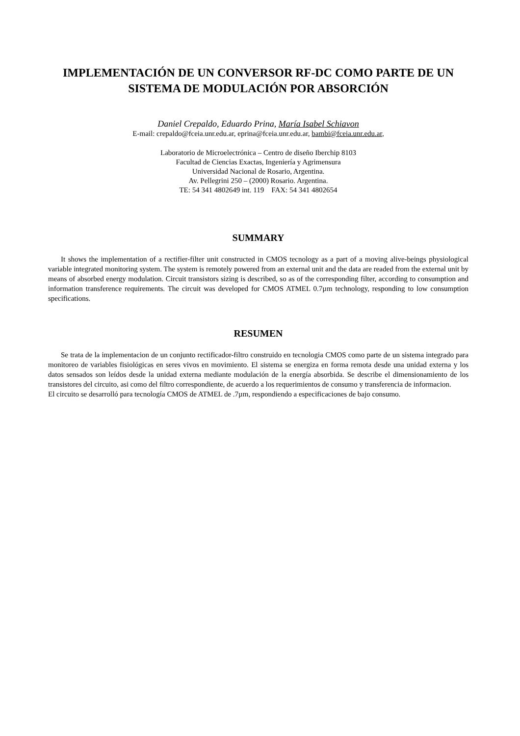IMPLEMENTACIÓN DE UN CONVERSOR RF-DC COMO PARTE DE UN SISTEMA DE MODULACIÓN POR ABSORCIÓN
Daniel Crepaldo, Eduardo Prina, María Isabel Schiavon
E-mail: crepaldo@fceia.unr.edu.ar, eprina@fceia.unr.edu.ar, bambi@fceia.unr.edu.ar,
Laboratorio de Microelectrónica – Centro de diseño Iberchip 8103
Facultad de Ciencias Exactas, Ingeniería y Agrimensura
Universidad Nacional de Rosario, Argentina.
Av. Pellegrini 250 – (2000) Rosario. Argentina.
TE: 54 341 4802649 int. 119 FAX: 54 341 4802654
SUMMARY
It shows the implementation of a rectifier-filter unit constructed in CMOS tecnology as a part of a moving alive-beings physiological variable integrated monitoring system. The system is remotely powered from an external unit and the data are readed from the external unit by means of absorbed energy modulation. Circuit transistors sizing is described, so as of the corresponding filter, according to consumption and information transference requirements. The circuit was developed for CMOS ATMEL 0.7µm technology, responding to low consumption specifications.
RESUMEN
Se trata de la implementacion de un conjunto rectificador-filtro construido en tecnologia CMOS como parte de un sistema integrado para monitoreo de variables fisiológicas en seres vivos en movimiento. El sistema se energiza en forma remota desde una unidad externa y los datos sensados son leídos desde la unidad externa mediante modulación de la energía absorbida. Se describe el dimensionamiento de los transistores del circuito, asi como del filtro correspondiente, de acuerdo a los requerimientos de consumo y transferencia de informacion.
El circuito se desarrolló para tecnología CMOS de ATMEL de .7µm, respondiendo a especificaciones de bajo consumo.